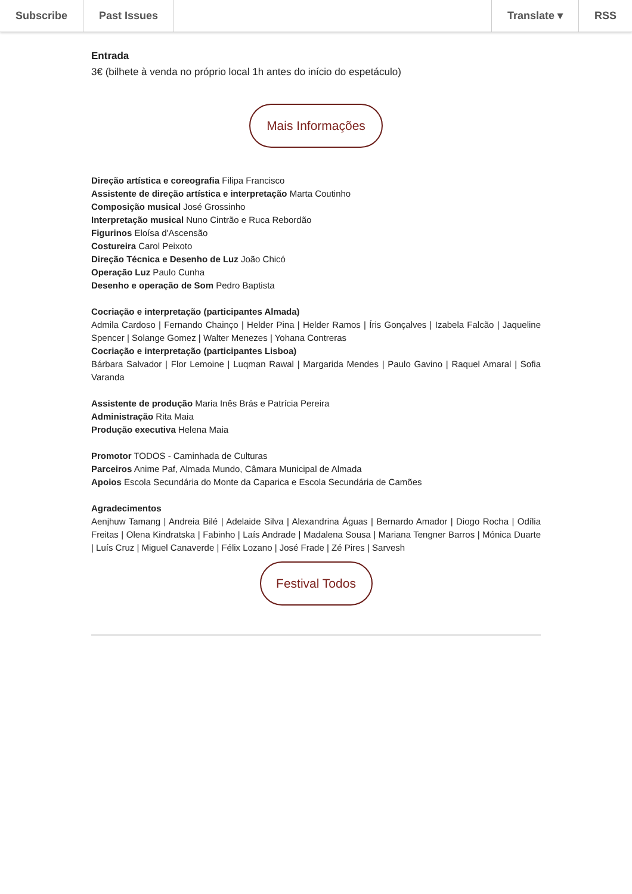Subscribe Past Issues Translate ▾ RSS
Entrada
3€ (bilhete à venda no próprio local 1h antes do início do espetáculo)
Mais Informações
Direção artística e coreografia Filipa Francisco
Assistente de direção artística e interpretação Marta Coutinho
Composição musical José Grossinho
Interpretação musical Nuno Cintrão e Ruca Rebordão
Figurinos Eloísa d'Ascensão
Costureira Carol Peixoto
Direção Técnica e Desenho de Luz João Chicó
Operação Luz Paulo Cunha
Desenho e operação de Som Pedro Baptista
Cocriação e interpretação (participantes Almada)
Admila Cardoso | Fernando Chainço | Helder Pina | Helder Ramos | Íris Gonçalves | Izabela Falcão | Jaqueline Spencer | Solange Gomez | Walter Menezes | Yohana Contreras
Cocriação e interpretação (participantes Lisboa)
Bárbara Salvador | Flor Lemoine | Luqman Rawal | Margarida Mendes | Paulo Gavino | Raquel Amaral | Sofia Varanda
Assistente de produção Maria Inês Brás e Patrícia Pereira
Administração Rita Maia
Produção executiva Helena Maia
Promotor TODOS - Caminhada de Culturas
Parceiros Anime Paf, Almada Mundo, Câmara Municipal de Almada
Apoios Escola Secundária do Monte da Caparica e Escola Secundária de Camões
Agradecimentos
Aenjhuw Tamang | Andreia Bilé | Adelaide Silva | Alexandrina Águas | Bernardo Amador | Diogo Rocha | Odília Freitas | Olena Kindratska | Fabinho | Laís Andrade | Madalena Sousa | Mariana Tengner Barros | Mónica Duarte | Luís Cruz | Miguel Canaverde | Félix Lozano | José Frade | Zé Pires | Sarvesh
Festival Todos